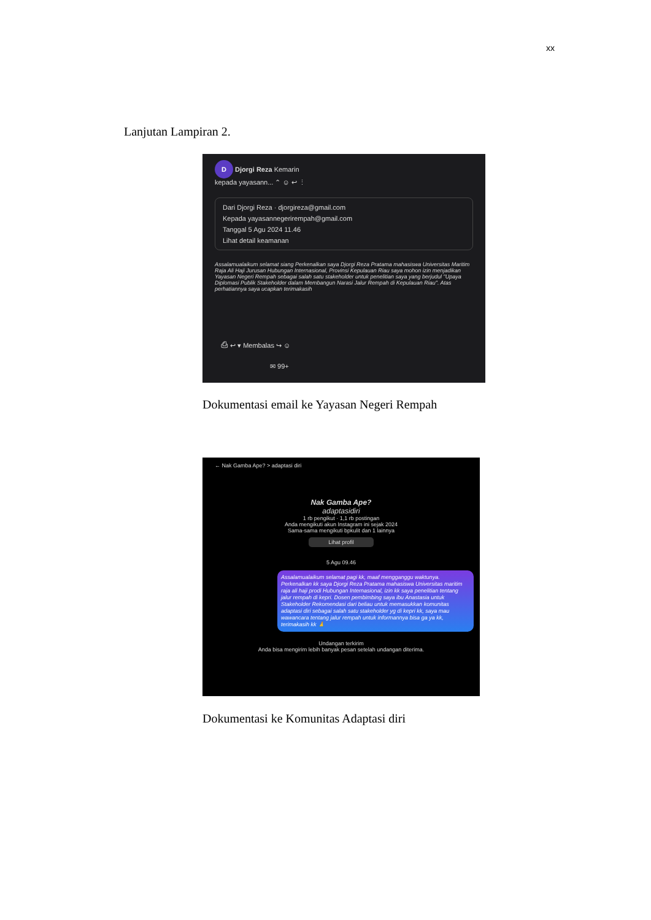xx
Lanjutan Lampiran 2.
D Djorgi Reza Kemarin
kepada yayasann... ⌃ ☺ ↩ ⋮
Dari Djorgi Reza · djorgireza@gmail.com
Kepada yayasannegerirempah@gmail.com
Tanggal 5 Agu 2024 11.46
Lihat detail keamanan
Assalamualaikum selamat siang Perkenalkan saya Djorgi Reza Pratama mahasiswa Universitas Maritim Raja Ali Haji Jurusan Hubungan Internasional, Provinsi Kepulauan Riau saya mohon izin menjadikan Yayasan Negeri Rempah sebagai salah satu stakeholder untuk penelitian saya yang berjudul "Upaya Diplomasi Publik Stakeholder dalam Membangun Narasi Jalur Rempah di Kepulauan Riau". Atas perhatiannya saya ucapkan terimakasih
⎙ ↩ ▾ Membalas ↪ ☺
✉ 99+
Dokumentasi email ke Yayasan Negeri Rempah
← Nak Gamba Ape? > adaptasi diri
Nak Gamba Ape?
adaptasidiri
1 rb pengikut · 1,1 rb postingan
Anda mengikuti akun Instagram ini sejak 2024
Sama-sama mengikuti bpkulit dan 1 lainnya
Lihat profil
5 Agu 09.46
Assalamualaikum selamat pagi kk, maaf mengganggu waktunya. Perkenalkan kk saya Djorgi Reza Pratama mahasiswa Universitas maritim raja ali haji prodi Hubungan Internasional, izin kk saya penelitian tentang jalur rempah di kepri. Dosen pembimbing saya ibu Anastasia untuk Stakeholder Rekomendasi dari beliau untuk memasukkan komunitas adaptasi diri sebagai salah satu stakeholder yg di kepri kk, saya mau wawancara tentang jalur rempah untuk informannya bisa ga ya kk, terimakasih kk 🙏
Undangan terkirim
Anda bisa mengirim lebih banyak pesan setelah undangan diterima.
Dokumentasi ke Komunitas Adaptasi diri